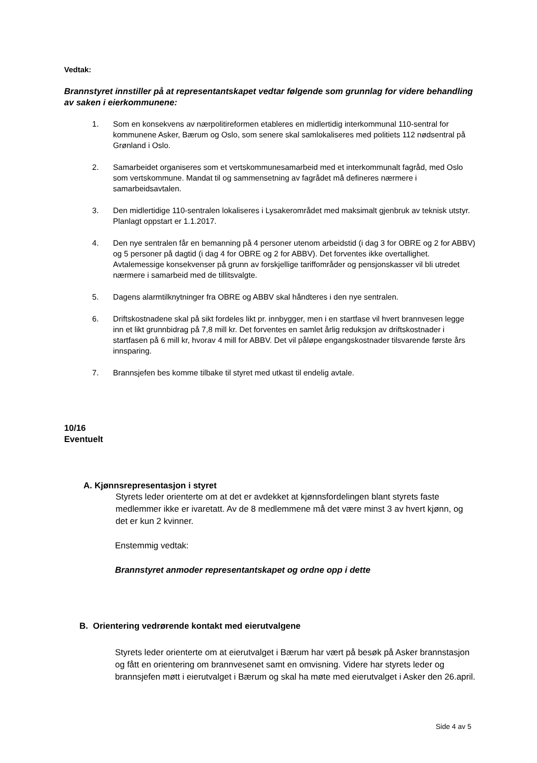Vedtak:
Brannstyret innstiller på at representantskapet vedtar følgende som grunnlag for videre behandling av saken i eierkommunene:
1. Som en konsekvens av nærpolitireformen etableres en midlertidig interkommunal 110-sentral for kommunene Asker, Bærum og Oslo, som senere skal samlokaliseres med politiets 112 nødsentral på Grønland i Oslo.
2. Samarbeidet organiseres som et vertskommunesamarbeid med et interkommunalt fagråd, med Oslo som vertskommune. Mandat til og sammensetning av fagrådet må defineres nærmere i samarbeidsavtalen.
3. Den midlertidige 110-sentralen lokaliseres i Lysakerområdet med maksimalt gjenbruk av teknisk utstyr. Planlagt oppstart er 1.1.2017.
4. Den nye sentralen får en bemanning på 4 personer utenom arbeidstid (i dag 3 for OBRE og 2 for ABBV) og 5 personer på dagtid (i dag 4 for OBRE og 2 for ABBV). Det forventes ikke overtallighet. Avtalemessige konsekvenser på grunn av forskjellige tariffområder og pensjonskasser vil bli utredet nærmere i samarbeid med de tillitsvalgte.
5. Dagens alarmtilknytninger fra OBRE og ABBV skal håndteres i den nye sentralen.
6. Driftskostnadene skal på sikt fordeles likt pr. innbygger, men i en startfase vil hvert brannvesen legge inn et likt grunnbidrag på 7,8 mill kr. Det forventes en samlet årlig reduksjon av driftskostnader i startfasen på 6 mill kr, hvorav 4 mill for ABBV. Det vil påløpe engangskostnader tilsvarende første års innsparing.
7. Brannsjefen bes komme tilbake til styret med utkast til endelig avtale.
10/16
Eventuelt
A. Kjønnsrepresentasjon i styret
Styrets leder orienterte om at det er avdekket at kjønnsfordelingen blant styrets faste medlemmer ikke er ivaretatt. Av de 8 medlemmene må det være minst 3 av hvert kjønn, og det er kun 2 kvinner.
Enstemmig vedtak:
Brannstyret anmoder representantskapet og ordne opp i dette
B. Orientering vedrørende kontakt med eierutvalgene
Styrets leder orienterte om at eierutvalget i Bærum har vært på besøk på Asker brannstasjon og fått en orientering om brannvesenet samt en omvisning. Videre har styrets leder og brannsjefen møtt i eierutvalget i Bærum og skal ha møte med eierutvalget i Asker den 26.april.
Side 4 av 5